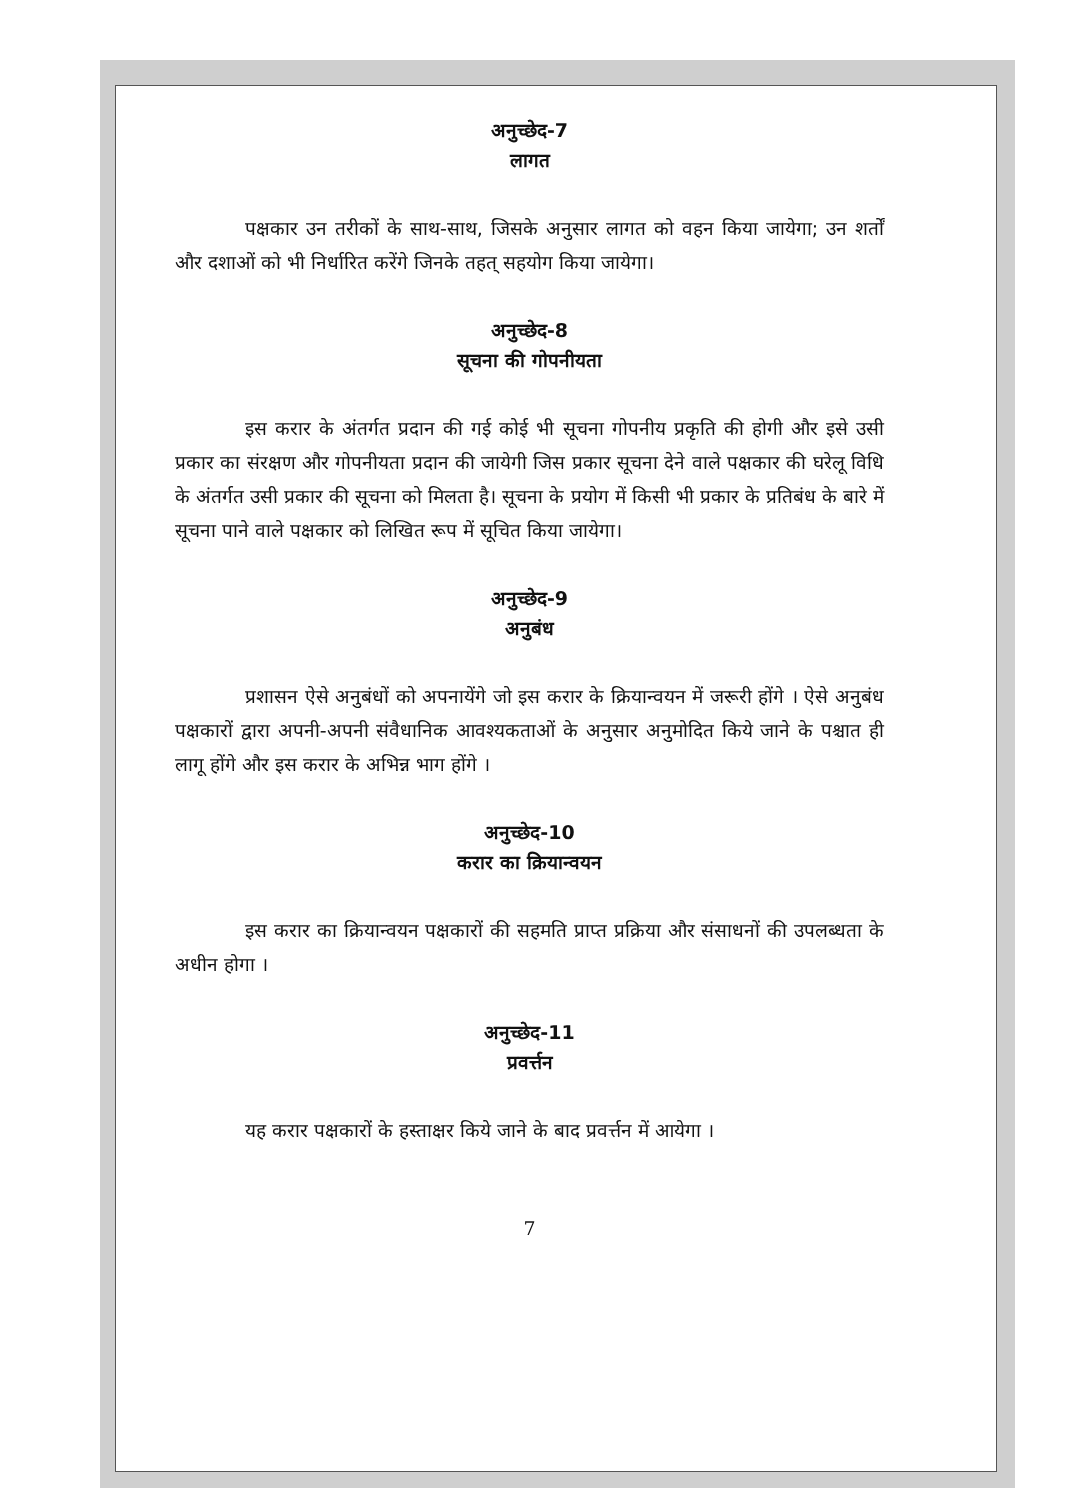अनुच्छेद-7
लागत
पक्षकार उन तरीकों के साथ-साथ, जिसके अनुसार लागत को वहन किया जायेगा; उन शर्तों और दशाओं को भी निर्धारित करेंगे जिनके तहत् सहयोग किया जायेगा।
अनुच्छेद-8
सूचना की गोपनीयता
इस करार के अंतर्गत प्रदान की गई कोई भी सूचना गोपनीय प्रकृति की होगी और इसे उसी प्रकार का संरक्षण और गोपनीयता प्रदान की जायेगी जिस प्रकार सूचना देने वाले पक्षकार की घरेलू विधि के अंतर्गत उसी प्रकार की सूचना को मिलता है। सूचना के प्रयोग में किसी भी प्रकार के प्रतिबंध के बारे में सूचना पाने वाले पक्षकार को लिखित रूप में सूचित किया जायेगा।
अनुच्छेद-9
अनुबंध
प्रशासन ऐसे अनुबंधों को अपनायेंगे जो इस करार के क्रियान्वयन में जरूरी होंगे । ऐसे अनुबंध पक्षकारों द्वारा अपनी-अपनी संवैधानिक आवश्यकताओं के अनुसार अनुमोदित किये जाने के पश्चात ही लागू होंगे और इस करार के अभिन्न भाग होंगे ।
अनुच्छेद-10
करार का क्रियान्वयन
इस करार का क्रियान्वयन पक्षकारों की सहमति प्राप्त प्रक्रिया और संसाधनों की उपलब्धता के अधीन होगा ।
अनुच्छेद-11
प्रवर्त्तन
यह करार पक्षकारों के हस्ताक्षर किये जाने के बाद प्रवर्त्तन में आयेगा ।
7